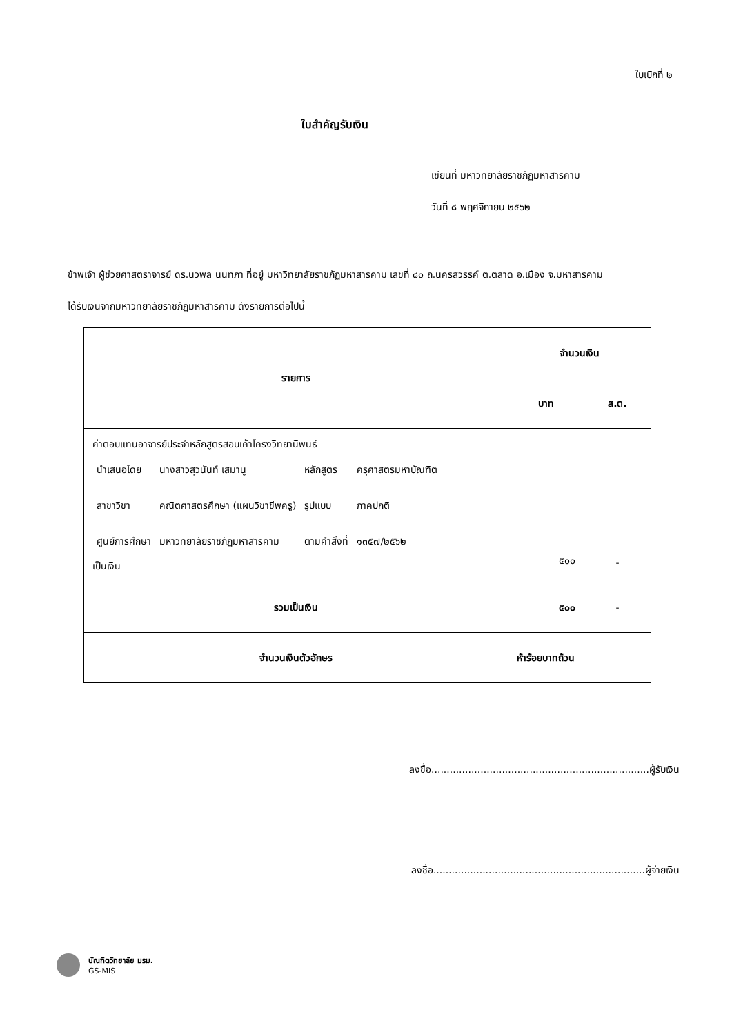ใบเบิกที่ ๒
ใบสำคัญรับเงิน
เขียนที่ มหาวิทยาลัยราชภัฏมหาสารคาม
วันที่ ๘ พฤศจิกายน ๒๕๖๒
ข้าพเจ้า ผู้ช่วยศาสตราจารย์ ดร.นวพล นนทภา ที่อยู่ มหาวิทยาลัยราชภัฏมหาสารคาม เลขที่ ๘๐ ถ.นครสวรรค์ ต.ตลาด อ.เมือง จ.มหาสารคาม
ได้รับเงินจากมหาวิทยาลัยราชภัฏมหาสารคาม ดังรายการต่อไปนี้
| รายการ | จำนวนเงิน | |
| --- | --- | --- |
| | บาท | ส.ต. |
| ค่าตอบแทนอาจารย์ประจำหลักสูตรสอบเค้าโครงวิทยานิพนธ์ / นำเสนอโดย / นางสาวสุวนันท์ เสมานู / หลักสูตร / ครุศาสตรมหาบัณฑิต / / สาขาวิชา / คณิตศาสตรศึกษา (แผนวิชาชีพครู) / รูปแบบ / ภาคปกติ / / ศูนย์การศึกษา / มหาวิทยาลัยราชภัฏมหาสารคาม / ตามคำสั่งที่ / ๑๓๕๗/๒๕๖๒ / เป็นเงิน | ๕๐๐ | - |
| รวมเป็นเงิน | ๕๐๐ | - |
| จำนวนเงินตัวอักษร | ห้าร้อยบาทถ้วน | |
ลงชื่อ.......................................................................ผู้รับเงิน
ลงชื่อ.....................................................................ผู้จ่ายเงิน
บัณฑิตวิทยาลัย มรม.
GS-MIS